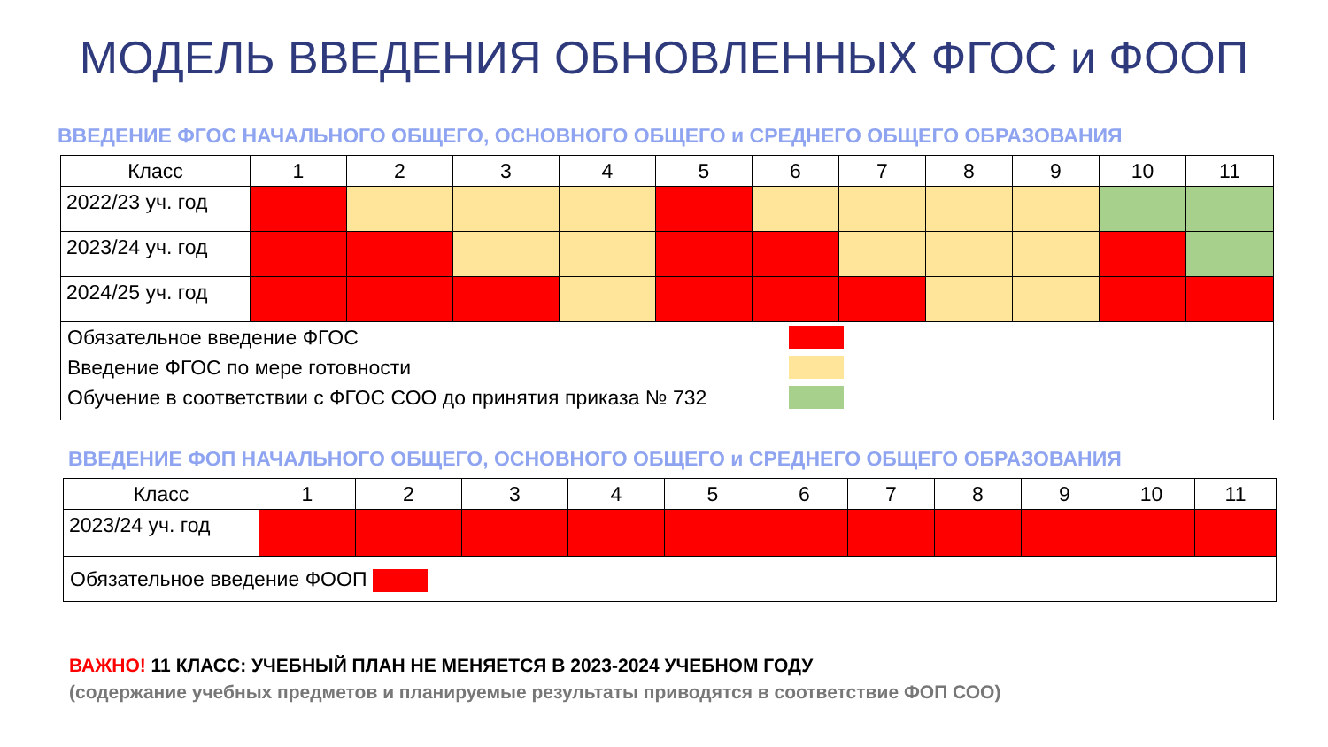МОДЕЛЬ ВВЕДЕНИЯ ОБНОВЛЕННЫХ ФГОС и ФООП
ВВЕДЕНИЕ ФГОС НАЧАЛЬНОГО ОБЩЕГО, ОСНОВНОГО ОБЩЕГО и СРЕДНЕГО ОБЩЕГО ОБРАЗОВАНИЯ
| Класс | 1 | 2 | 3 | 4 | 5 | 6 | 7 | 8 | 9 | 10 | 11 |
| --- | --- | --- | --- | --- | --- | --- | --- | --- | --- | --- | --- |
| 2022/23 уч. год | | | | | | | | | | | |
| 2023/24 уч. год | | | | | | | | | | | |
| 2024/25 уч. год | | | | | | | | | | | |
| Обязательное введение ФГОС Введение ФГОС по мере готовности Обучение в соответствии с ФГОС СОО до принятия приказа № 732 | | | | | | | | | | | |
ВВЕДЕНИЕ ФОП НАЧАЛЬНОГО ОБЩЕГО, ОСНОВНОГО ОБЩЕГО и СРЕДНЕГО ОБЩЕГО ОБРАЗОВАНИЯ
| Класс | 1 | 2 | 3 | 4 | 5 | 6 | 7 | 8 | 9 | 10 | 11 |
| --- | --- | --- | --- | --- | --- | --- | --- | --- | --- | --- | --- |
| 2023/24 уч. год | | | | | | | | | | | |
| Обязательное введение ФООП | | | | | | | | | | | |
ВАЖНО! 11 КЛАСС: УЧЕБНЫЙ ПЛАН НЕ МЕНЯЕТСЯ В 2023-2024 УЧЕБНОМ ГОДУ
(содержание учебных предметов и планируемые результаты приводятся в соответствие ФОП СОО)